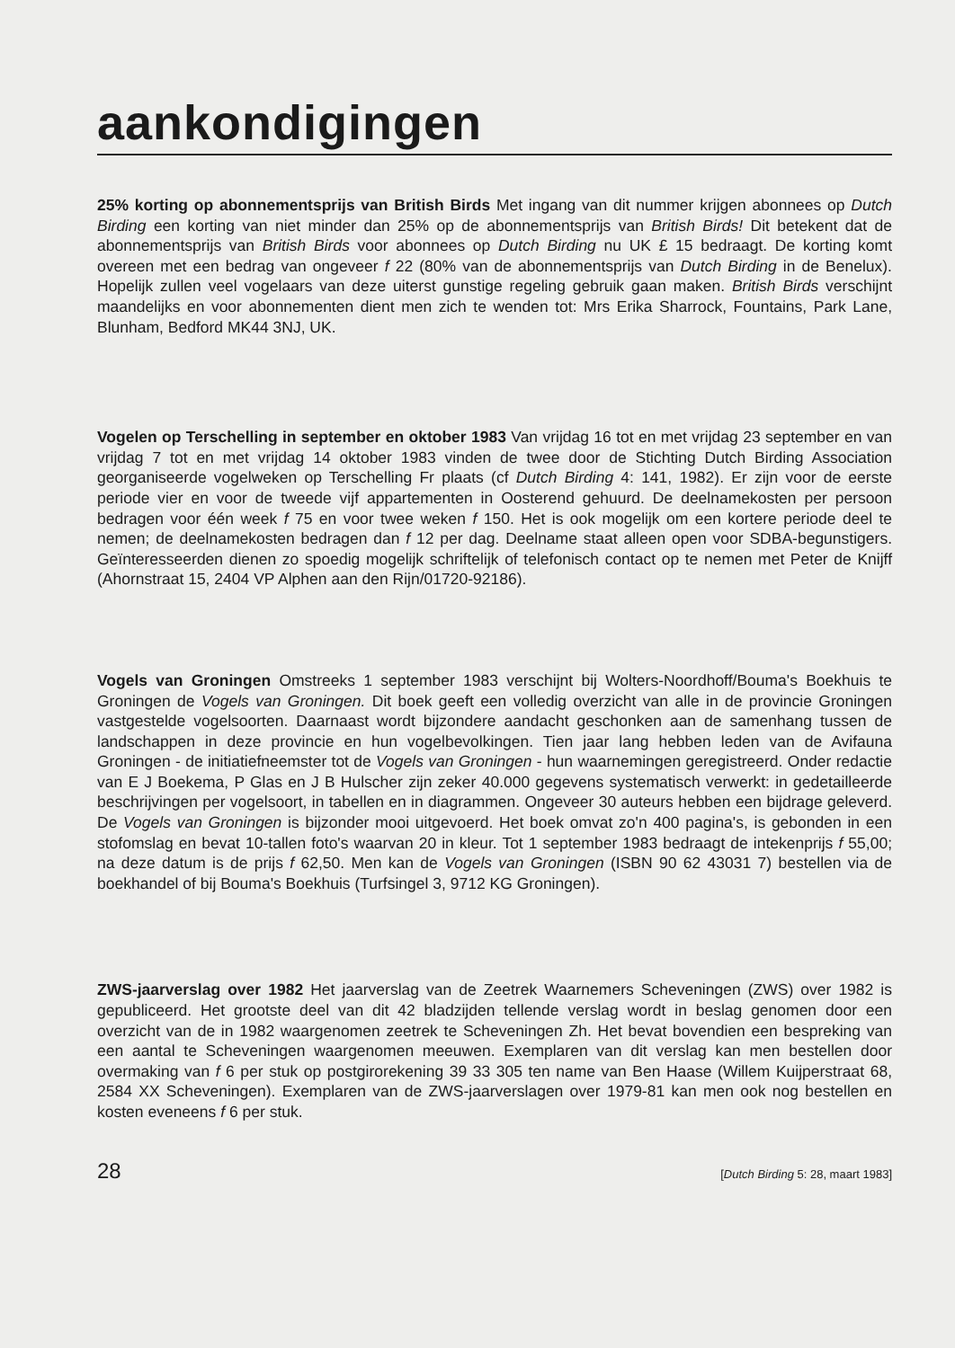aankondigingen
25% korting op abonnementsprijs van British Birds Met ingang van dit nummer krijgen abonnees op Dutch Birding een korting van niet minder dan 25% op de abonnementsprijs van British Birds! Dit betekent dat de abonnementsprijs van British Birds voor abonnees op Dutch Birding nu UK £ 15 bedraagt. De korting komt overeen met een bedrag van ongeveer f 22 (80% van de abonnementsprijs van Dutch Birding in de Benelux). Hopelijk zullen veel vogelaars van deze uiterst gunstige regeling gebruik gaan maken. British Birds verschijnt maandelijks en voor abonnementen dient men zich te wenden tot: Mrs Erika Sharrock, Fountains, Park Lane, Blunham, Bedford MK44 3NJ, UK.
Vogelen op Terschelling in september en oktober 1983 Van vrijdag 16 tot en met vrijdag 23 september en van vrijdag 7 tot en met vrijdag 14 oktober 1983 vinden de twee door de Stichting Dutch Birding Association georganiseerde vogelweken op Terschelling Fr plaats (cf Dutch Birding 4: 141, 1982). Er zijn voor de eerste periode vier en voor de tweede vijf appartementen in Oosterend gehuurd. De deelnamekosten per persoon bedragen voor één week f 75 en voor twee weken f 150. Het is ook mogelijk om een kortere periode deel te nemen; de deelnamekosten bedragen dan f 12 per dag. Deelname staat alleen open voor SDBA-begunstigers. Geïnteresseerden dienen zo spoedig mogelijk schriftelijk of telefonisch contact op te nemen met Peter de Knijff (Ahornstraat 15, 2404 VP Alphen aan den Rijn/01720-92186).
Vogels van Groningen Omstreeks 1 september 1983 verschijnt bij Wolters-Noordhoff/Bouma's Boekhuis te Groningen de Vogels van Groningen. Dit boek geeft een volledig overzicht van alle in de provincie Groningen vastgestelde vogelsoorten. Daarnaast wordt bijzondere aandacht geschonken aan de samenhang tussen de landschappen in deze provincie en hun vogelbevolkingen. Tien jaar lang hebben leden van de Avifauna Groningen - de initiatiefneemster tot de Vogels van Groningen - hun waarnemingen geregistreerd. Onder redactie van E J Boekema, P Glas en J B Hulscher zijn zeker 40.000 gegevens systematisch verwerkt: in gedetailleerde beschrijvingen per vogelsoort, in tabellen en in diagrammen. Ongeveer 30 auteurs hebben een bijdrage geleverd. De Vogels van Groningen is bijzonder mooi uitgevoerd. Het boek omvat zo'n 400 pagina's, is gebonden in een stofomslag en bevat 10-tallen foto's waarvan 20 in kleur. Tot 1 september 1983 bedraagt de intekenprijs f 55,00; na deze datum is de prijs f 62,50. Men kan de Vogels van Groningen (ISBN 90 62 43031 7) bestellen via de boekhandel of bij Bouma's Boekhuis (Turfsingel 3, 9712 KG Groningen).
ZWS-jaarverslag over 1982 Het jaarverslag van de Zeetrek Waarnemers Scheveningen (ZWS) over 1982 is gepubliceerd. Het grootste deel van dit 42 bladzijden tellende verslag wordt in beslag genomen door een overzicht van de in 1982 waargenomen zeetrek te Scheveningen Zh. Het bevat bovendien een bespreking van een aantal te Scheveningen waargenomen meeuwen. Exemplaren van dit verslag kan men bestellen door overmaking van f 6 per stuk op postgirorekening 39 33 305 ten name van Ben Haase (Willem Kuijperstraat 68, 2584 XX Scheveningen). Exemplaren van de ZWS-jaarverslagen over 1979-81 kan men ook nog bestellen en kosten eveneens f 6 per stuk.
28 [Dutch Birding 5: 28, maart 1983]